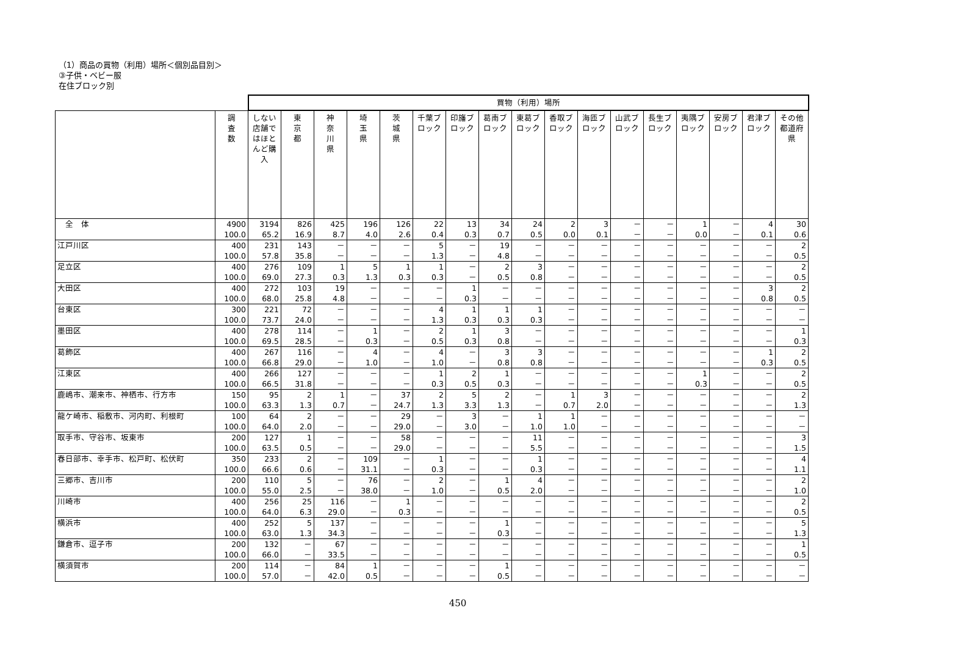（1）商品の買物（利用）場所＜個別品目別＞
③子供・ベビー服
在住ブロック別
| | | 買物（利用）場所 | | | | | | | | | | | | | | | | |
| --- | --- | --- | --- | --- | --- | --- | --- | --- | --- | --- | --- | --- | --- | --- | --- | --- | --- | --- |
| | 調 査 数 | しない 店舗ではほとんど購入 | 東 京 都 | 神 奈 川 県 | 埼 玉 県 | 茨 城 県 | 千葉ブロック | 印旛ブロック | 葛南ブロック | 東葛ブロック | 香取ブロック | 海匝ブロック | 山武ブロック | 長生ブロック | 夷隅ブロック | 安房ブロック | 君津ブロック | その他都道府県 |
| 全 体 | 4900 100.0 | 3194 65.2 | 826 16.9 | 425 8.7 | 196 4.0 | 126 2.6 | 22 0.4 | 13 0.3 | 34 0.7 | 24 0.5 | 2 0.0 | 3 0.1 | － － | － － | 1 0.0 | － － | 4 0.1 | 30 0.6 |
| 江戸川区 | 400 100.0 | 231 57.8 | 143 35.8 | － － | － － | － － | 5 1.3 | － － | 19 4.8 | － － | － － | － － | － － | － － | － － | － － | － － | 2 0.5 |
| 足立区 | 400 100.0 | 276 69.0 | 109 27.3 | 1 0.3 | 5 1.3 | 1 0.3 | 1 0.3 | － － | 2 0.5 | 3 0.8 | － － | － － | － － | － － | － － | － － | － － | 2 0.5 |
| 大田区 | 400 100.0 | 272 68.0 | 103 25.8 | 19 4.8 | － － | － － | － － | 1 0.3 | － － | － － | － － | － － | － － | － － | － － | － － | 3 0.8 | 2 0.5 |
| 台東区 | 300 100.0 | 221 73.7 | 72 24.0 | － － | － － | － － | 4 1.3 | 1 0.3 | 1 0.3 | 1 0.3 | － － | － － | － － | － － | － － | － － | － － | － － |
| 墨田区 | 400 100.0 | 278 69.5 | 114 28.5 | － － | 1 0.3 | － － | 2 0.5 | 1 0.3 | 3 0.8 | － － | － － | － － | － － | － － | － － | － － | － － | 1 0.3 |
| 葛飾区 | 400 100.0 | 267 66.8 | 116 29.0 | － － | 4 1.0 | － － | 4 1.0 | － － | 3 0.8 | 3 0.8 | － － | － － | － － | － － | － － | － － | 1 0.3 | 2 0.5 |
| 江東区 | 400 100.0 | 266 66.5 | 127 31.8 | － － | － － | － － | 1 0.3 | 2 0.5 | 1 0.3 | － － | － － | － － | － － | － － | 1 0.3 | － － | － － | 2 0.5 |
| 鹿嶋市、潮来市、神栖市、行方市 | 150 100.0 | 95 63.3 | 2 1.3 | 1 0.7 | － － | 37 24.7 | 2 1.3 | 5 3.3 | 2 1.3 | － － | 1 0.7 | 3 2.0 | － － | － － | － － | － － | － － | 2 1.3 |
| 龍ケ崎市、稲敷市、河内町、利根町 | 100 100.0 | 64 64.0 | 2 2.0 | － － | － － | 29 29.0 | － － | 3 3.0 | － － | 1 1.0 | 1 1.0 | － － | － － | － － | － － | － － | － － | － － |
| 取手市、守谷市、坂東市 | 200 100.0 | 127 63.5 | 1 0.5 | － － | － － | 58 29.0 | － － | － － | － － | 11 5.5 | － － | － － | － － | － － | － － | － － | － － | 3 1.5 |
| 春日部市、幸手市、松戸町、松伏町 | 350 100.0 | 233 66.6 | 2 0.6 | － － | 109 31.1 | － － | 1 0.3 | － － | － － | 1 0.3 | － － | － － | － － | － － | － － | － － | － － | 4 1.1 |
| 三郷市、吉川市 | 200 100.0 | 110 55.0 | 5 2.5 | － － | 76 38.0 | － － | 2 1.0 | － － | 1 0.5 | 4 2.0 | － － | － － | － － | － － | － － | － － | － － | 2 1.0 |
| 川崎市 | 400 100.0 | 256 64.0 | 25 6.3 | 116 29.0 | － － | 1 0.3 | － － | － － | － － | － － | － － | － － | － － | － － | － － | － － | － － | 2 0.5 |
| 横浜市 | 400 100.0 | 252 63.0 | 5 1.3 | 137 34.3 | － － | － － | － － | － － | 1 0.3 | － － | － － | － － | － － | － － | － － | － － | － － | 5 1.3 |
| 鎌倉市、逗子市 | 200 100.0 | 132 66.0 | － － | 67 33.5 | － － | － － | － － | － － | － － | － － | － － | － － | － － | － － | － － | － － | － － | 1 0.5 |
| 横須賀市 | 200 100.0 | 114 57.0 | － － | 84 42.0 | 1 0.5 | － － | － － | － － | 1 0.5 | － － | － － | － － | － － | － － | － － | － － | － － | － － |
450